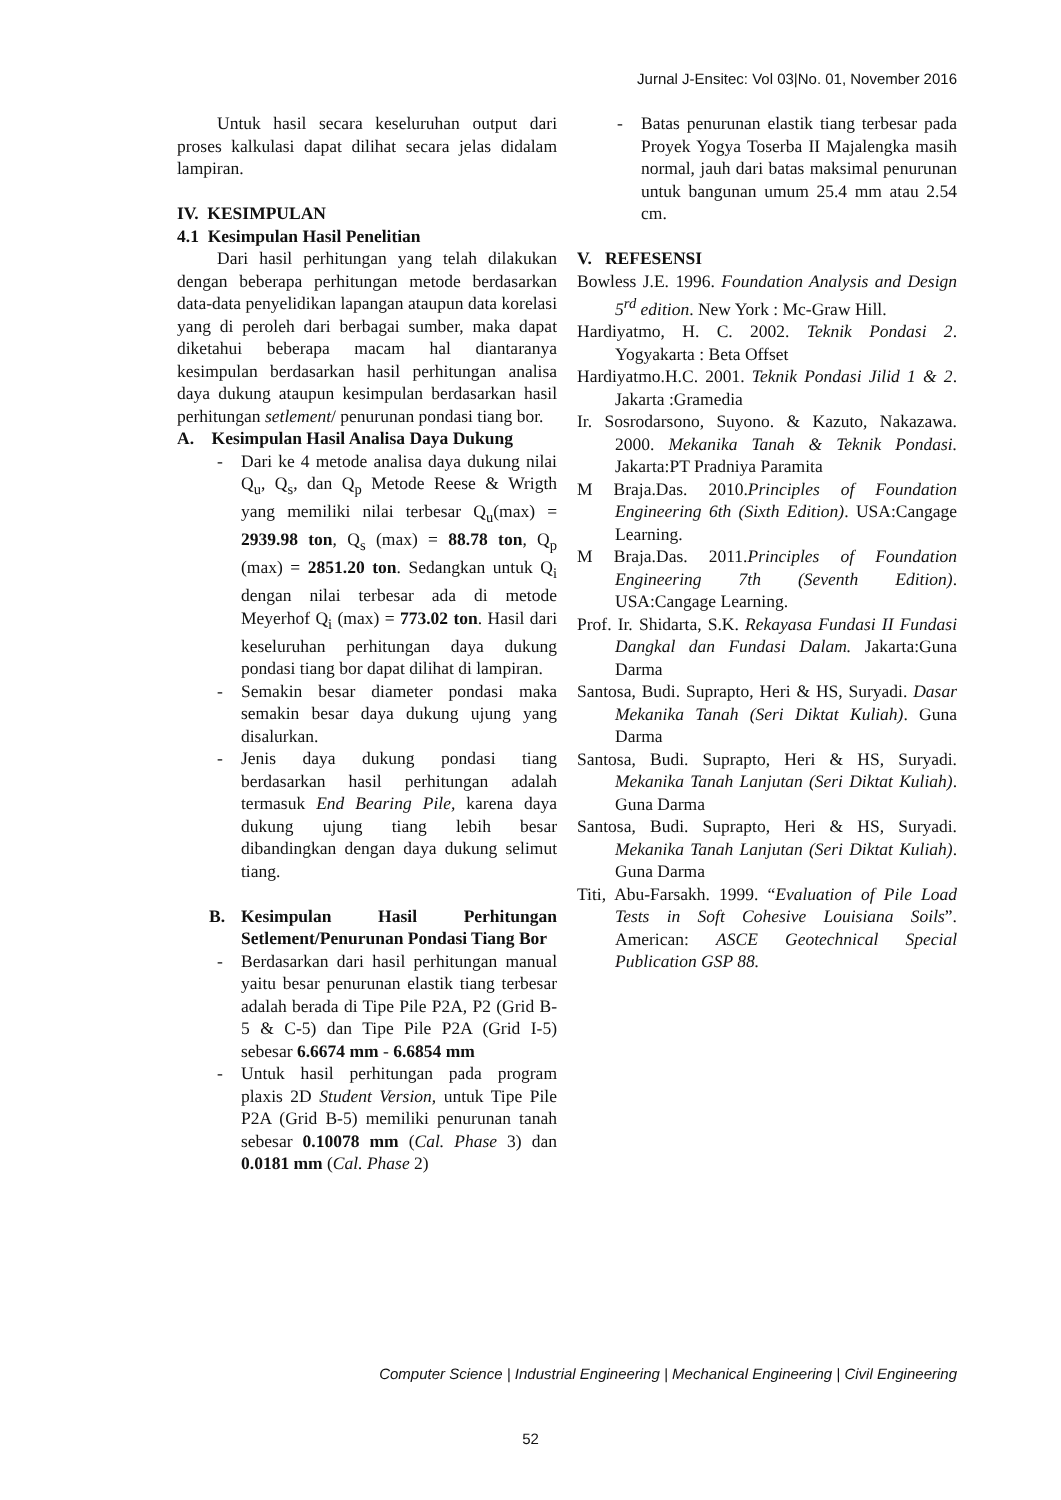Jurnal J-Ensitec: Vol 03|No. 01, November 2016
Untuk hasil secara keseluruhan output dari proses kalkulasi dapat dilihat secara jelas didalam lampiran.
IV. KESIMPULAN
4.1 Kesimpulan Hasil Penelitian
Dari hasil perhitungan yang telah dilakukan dengan beberapa perhitungan metode berdasarkan data-data penyelidikan lapangan ataupun data korelasi yang di peroleh dari berbagai sumber, maka dapat diketahui beberapa macam hal diantaranya kesimpulan berdasarkan hasil perhitungan analisa daya dukung ataupun kesimpulan berdasarkan hasil perhitungan setlement/ penurunan pondasi tiang bor.
A. Kesimpulan Hasil Analisa Daya Dukung
- Dari ke 4 metode analisa daya dukung nilai Q<sub>u</sub>, Q<sub>s</sub>, dan Q<sub>p</sub> Metode Reese & Wrigth yang memiliki nilai terbesar Q<sub>u</sub>(max) = 2939.98 ton, Q<sub>s</sub> (max) = 88.78 ton, Q<sub>p</sub> (max) = 2851.20 ton. Sedangkan untuk Q<sub>i</sub> dengan nilai terbesar ada di metode Meyerhof Q<sub>i</sub> (max) = 773.02 ton. Hasil dari keseluruhan perhitungan daya dukung pondasi tiang bor dapat dilihat di lampiran.
- Semakin besar diameter pondasi maka semakin besar daya dukung ujung yang disalurkan.
- Jenis daya dukung pondasi tiang berdasarkan hasil perhitungan adalah termasuk End Bearing Pile, karena daya dukung ujung tiang lebih besar dibandingkan dengan daya dukung selimut tiang.
B. Kesimpulan Hasil Perhitungan Setlement/Penurunan Pondasi Tiang Bor
- Berdasarkan dari hasil perhitungan manual yaitu besar penurunan elastik tiang terbesar adalah berada di Tipe Pile P2A, P2 (Grid B-5 & C-5) dan Tipe Pile P2A (Grid I-5) sebesar 6.6674 mm - 6.6854 mm
- Untuk hasil perhitungan pada program plaxis 2D Student Version, untuk Tipe Pile P2A (Grid B-5) memiliki penurunan tanah sebesar 0.10078 mm (Cal. Phase 3) dan 0.0181 mm (Cal. Phase 2)
- Batas penurunan elastik tiang terbesar pada Proyek Yogya Toserba II Majalengka masih normal, jauh dari batas maksimal penurunan untuk bangunan umum 25.4 mm atau 2.54 cm.
V. REFESENSI
Bowless J.E. 1996. Foundation Analysis and Design 5<sup>rd</sup> edition. New York : Mc-Graw Hill.
Hardiyatmo, H. C. 2002. Teknik Pondasi 2. Yogyakarta : Beta Offset
Hardiyatmo.H.C. 2001. Teknik Pondasi Jilid 1 & 2. Jakarta :Gramedia
Ir. Sosrodarsono, Suyono. & Kazuto, Nakazawa. 2000. Mekanika Tanah & Teknik Pondasi. Jakarta:PT Pradniya Paramita
M Braja.Das. 2010.Principles of Foundation Engineering 6th (Sixth Edition). USA:Cangage Learning.
M Braja.Das. 2011.Principles of Foundation Engineering 7th (Seventh Edition). USA:Cangage Learning.
Prof. Ir. Shidarta, S.K. Rekayasa Fundasi II Fundasi Dangkal dan Fundasi Dalam. Jakarta:Guna Darma
Santosa, Budi. Suprapto, Heri & HS, Suryadi. Dasar Mekanika Tanah (Seri Diktat Kuliah). Guna Darma
Santosa, Budi. Suprapto, Heri & HS, Suryadi. Mekanika Tanah Lanjutan (Seri Diktat Kuliah). Guna Darma
Santosa, Budi. Suprapto, Heri & HS, Suryadi. Mekanika Tanah Lanjutan (Seri Diktat Kuliah). Guna Darma
Titi, Abu-Farsakh. 1999. “Evaluation of Pile Load Tests in Soft Cohesive Louisiana Soils”. American: ASCE Geotechnical Special Publication GSP 88.
Computer Science | Industrial Engineering | Mechanical Engineering | Civil Engineering
52